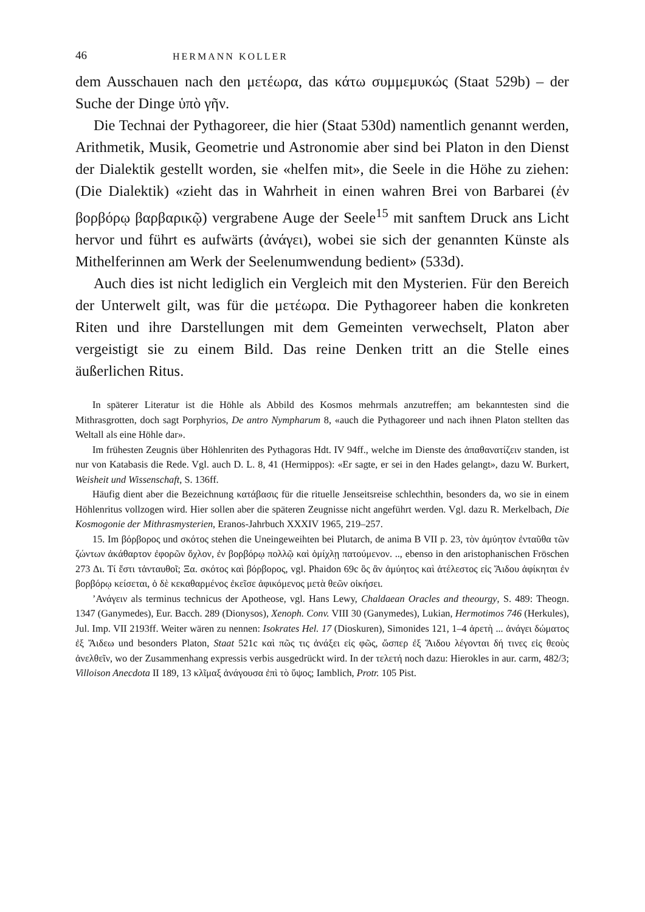46 HERMANN KOLLER
dem Ausschauen nach den μετέωρα, das κάτω συμμεμυκώς (Staat 529b) – der Suche der Dinge ὑπὸ γῆν.
Die Technai der Pythagoreer, die hier (Staat 530d) namentlich genannt werden, Arithmetik, Musik, Geometrie und Astronomie aber sind bei Platon in den Dienst der Dialektik gestellt worden, sie «helfen mit», die Seele in die Höhe zu ziehen: (Die Dialektik) «zieht das in Wahrheit in einen wahren Brei von Barbarei (ἐν βορβόρῳ βαρβαρικῷ) vergrabene Auge der Seele<sup>15</sup> mit sanftem Druck ans Licht hervor und führt es aufwärts (ἀνάγει), wobei sie sich der genannten Künste als Mithelferinnen am Werk der Seelenumwendung bedient» (533d).
Auch dies ist nicht lediglich ein Vergleich mit den Mysterien. Für den Bereich der Unterwelt gilt, was für die μετέωρα. Die Pythagoreer haben die konkreten Riten und ihre Darstellungen mit dem Gemeinten verwechselt, Platon aber vergeistigt sie zu einem Bild. Das reine Denken tritt an die Stelle eines äußerlichen Ritus.
In späterer Literatur ist die Höhle als Abbild des Kosmos mehrmals anzutreffen; am bekanntesten sind die Mithrasgrotten, doch sagt Porphyrios, De antro Nympharum 8, «auch die Pythagoreer und nach ihnen Platon stellten das Weltall als eine Höhle dar».
Im frühesten Zeugnis über Höhlenriten des Pythagoras Hdt. IV 94ff., welche im Dienste des ἀπαθανατίζειν standen, ist nur von Katabasis die Rede. Vgl. auch D. L. 8, 41 (Hermippos): «Er sagte, er sei in den Hades gelangt», dazu W. Burkert, Weisheit und Wissenschaft, S. 136ff.
Häufig dient aber die Bezeichnung κατάβασις für die rituelle Jenseitsreise schlechthin, besonders da, wo sie in einem Höhlenritus vollzogen wird. Hier sollen aber die späteren Zeugnisse nicht angeführt werden. Vgl. dazu R. Merkelbach, Die Kosmogonie der Mithrasmysterien, Eranos-Jahrbuch XXXIV 1965, 219–257.
15. Im βόρβορος und σκότος stehen die Uneingeweihten bei Plutarch, de anima B VII p. 23, τὸν ἀμύητον ἐνταῦθα τῶν ζώντων ἀκάθαρτον ἐφορῶν ὄχλον, ἐν βορβόρῳ πολλῷ καὶ ὁμίχλῃ πατούμενον. .., ebenso in den aristophanischen Fröschen 273 Δι. Τί ἔστι τἀνταυθοῖ; Ξα. σκότος καὶ βόρβορος, vgl. Phaidon 69c ὃς ἂν ἀμύητος καὶ ἀτέλεστος εἰς Ἅιδου ἀφίκηται ἐν βορβόρῳ κείσεται, ὁ δὲ κεκαθαρμένος ἐκεῖσε ἀφικόμενος μετὰ θεῶν οἰκήσει.
’Ανάγειν als terminus technicus der Apotheose, vgl. Hans Lewy, Chaldaean Oracles and theourgy, S. 489: Theogn. 1347 (Ganymedes), Eur. Bacch. 289 (Dionysos), Xenoph. Conv. VIII 30 (Ganymedes), Lukian, Hermotimos 746 (Herkules), Jul. Imp. VII 2193ff. Weiter wären zu nennen: Isokrates Hel. 17 (Dioskuren), Simonides 121, 1–4 ἀρετὴ ... ἀνάγει δώματος ἐξ Ἄιδεω und besonders Platon, Staat 521c καὶ πῶς τις ἀνάξει εἰς φῶς, ὥσπερ ἐξ Ἅιδου λέγονται δή τινες εἰς θεοὺς ἀνελθεῖν, wo der Zusammenhang expressis verbis ausgedrückt wird. In der τελετή noch dazu: Hierokles in aur. carm, 482/3; Villoison Anecdota II 189, 13 κλῖμαξ ἀνάγουσα ἐπὶ τὸ ὕψος; Iamblich, Protr. 105 Pist.